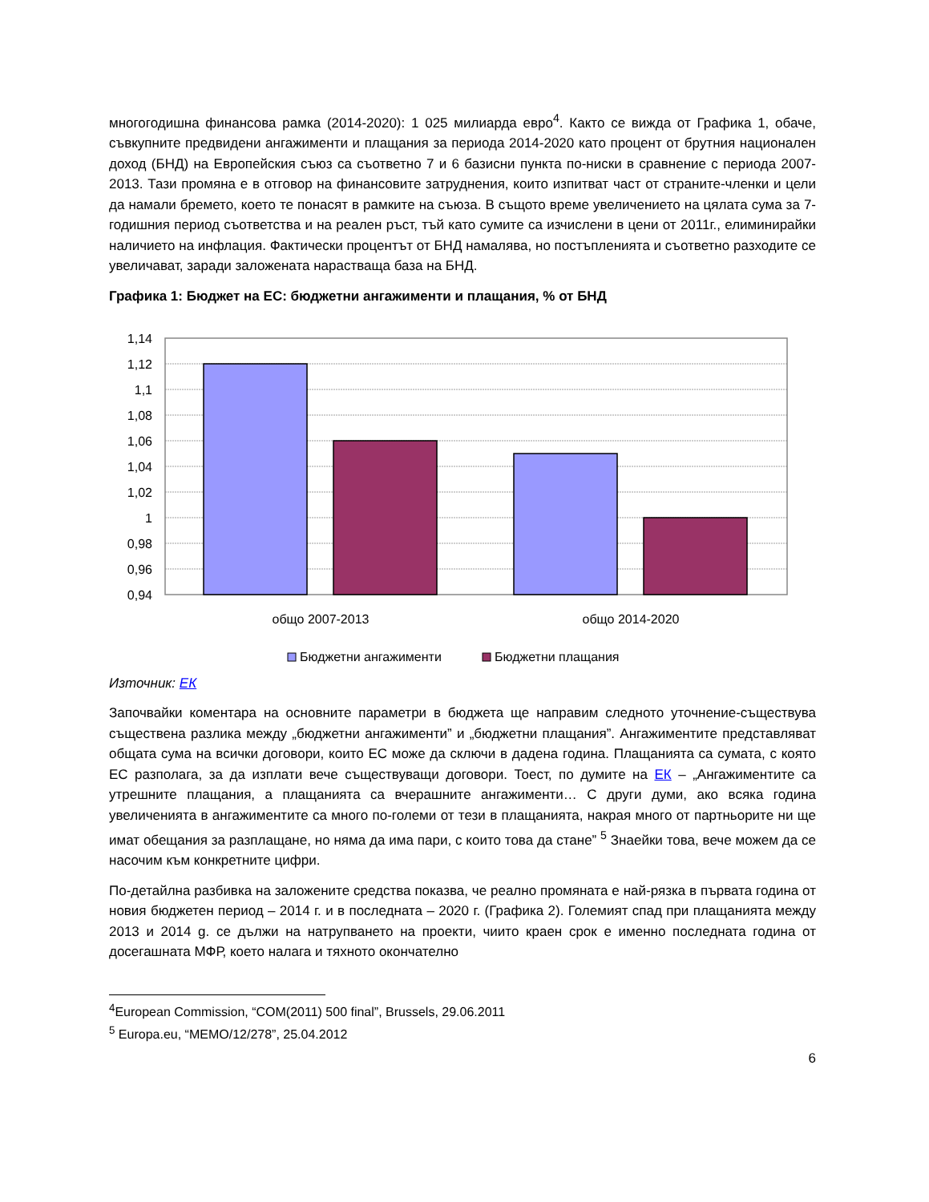многогодишна финансова рамка (2014-2020): 1 025 милиарда евро<sup>4</sup>. Както се вижда от Графика 1, обаче, съвкупните предвидени ангажименти и плащания за периода 2014-2020 като процент от брутния национален доход (БНД) на Европейския съюз са съответно 7 и 6 базисни пункта по-ниски в сравнение с периода 2007-2013. Тази промяна е в отговор на финансовите затруднения, които изпитват част от страните-членки и цели да намали бремето, което те понасят в рамките на съюза. В същото време увеличението на цялата сума за 7-годишния период съответства и на реален ръст, тъй като сумите са изчислени в цени от 2011г., елиминирайки наличието на инфлация. Фактически процентът от БНД намалява, но постъпленията и съответно разходите се увеличават, заради заложената нарастваща база на БНД.
Графика 1: Бюджет на ЕС: бюджетни ангажименти и плащания, % от БНД
1,14
1,12
1,1
1,08
1,06
1,04
1,02
1
0,98
0,96
0,94
общо 2007-2013
общо 2014-2020
Бюджетни ангажименти
Бюджетни плащания
Източник: ЕК
Започвайки коментара на основните параметри в бюджета ще направим следното уточнение-съществува съществена разлика между „бюджетни ангажименти” и „бюджетни плащания”. Ангажиментите представляват общата сума на всички договори, които ЕС може да сключи в дадена година. Плащанията са сумата, с която ЕС разполага, за да изплати вече съществуващи договори. Тоест, по думите на ЕК – „Ангажиментите са утрешните плащания, а плащанията са вчерашните ангажименти… С други думи, ако всяка година увеличенията в ангажиментите са много по-големи от тези в плащанията, накрая много от партньорите ни ще имат обещания за разплащане, но няма да има пари, с които това да стане” <sup>5</sup> Знаейки това, вече можем да се насочим към конкретните цифри.
По-детайлна разбивка на заложените средства показва, че реално промяната е най-рязка в първата година от новия бюджетен период – 2014 г. и в последната – 2020 г. (Графика 2). Големият спад при плащанията между 2013 и 2014 g. се дължи на натрупването на проекти, чиито краен срок е именно последната година от досегашната МФР, което налага и тяхното окончателно
<sup>4</sup> European Commission, “COM(2011) 500 final”, Brussels, 29.06.2011
<sup>5</sup> Europa.eu, “MEMO/12/278”, 25.04.2012
6